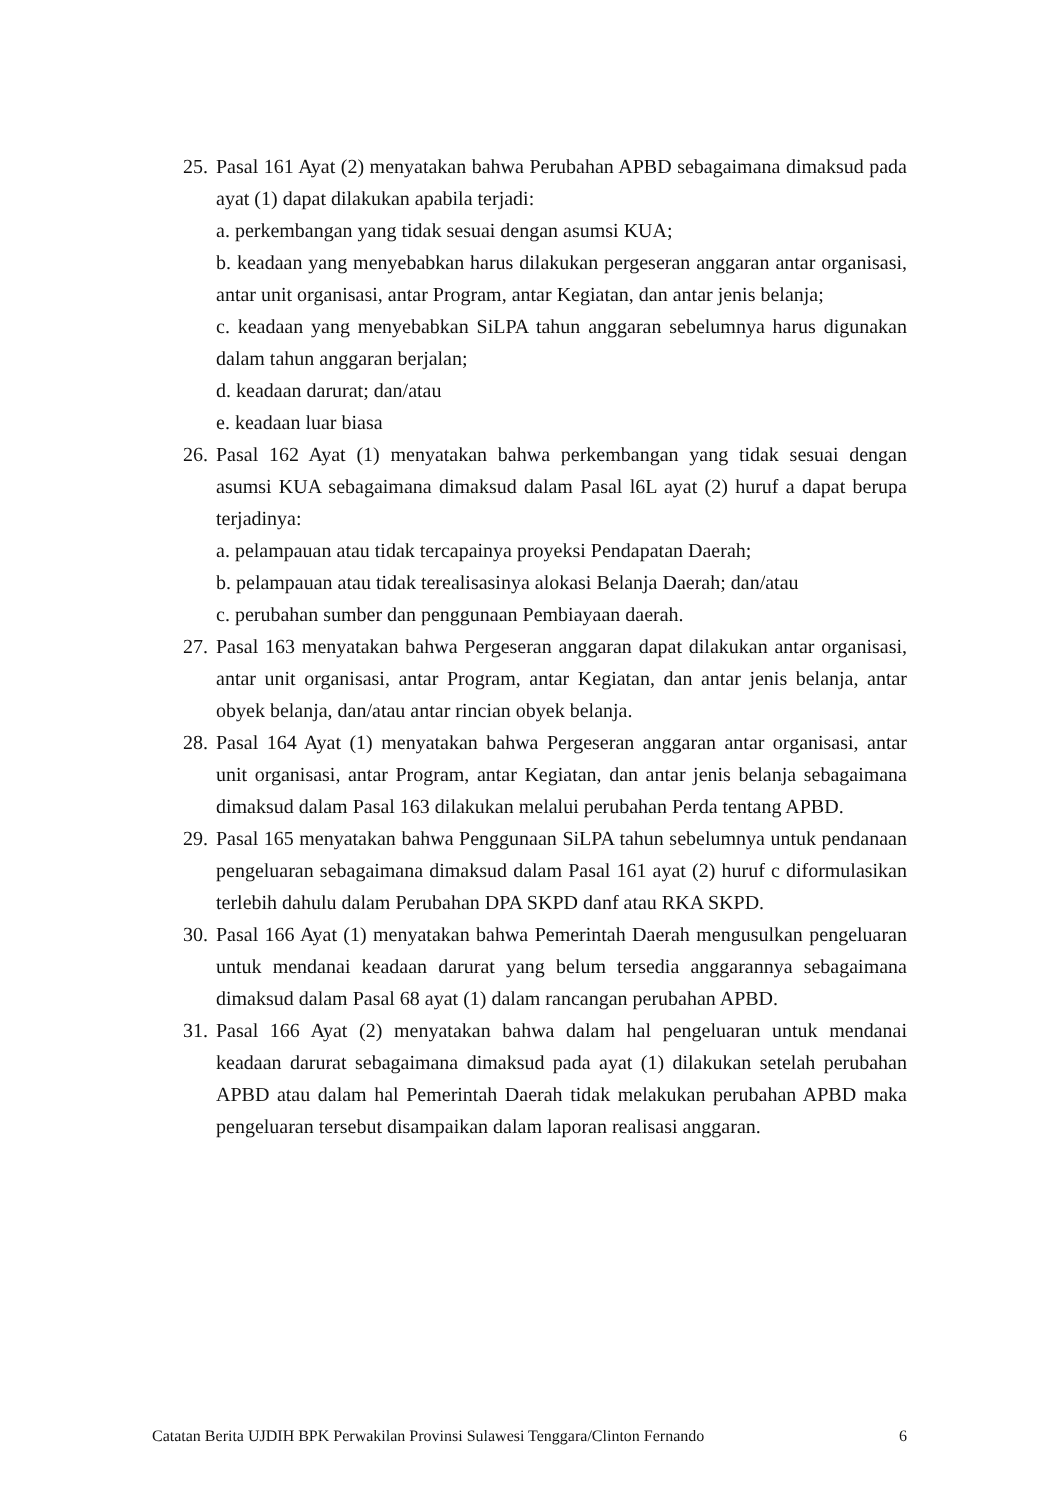25.
Pasal 161 Ayat (2) menyatakan bahwa Perubahan APBD sebagaimana dimaksud pada ayat (1) dapat dilakukan apabila terjadi:
a. perkembangan yang tidak sesuai dengan asumsi KUA;
b. keadaan yang menyebabkan harus dilakukan pergeseran anggaran antar organisasi, antar unit organisasi, antar Program, antar Kegiatan, dan antar jenis belanja;
c. keadaan yang menyebabkan SiLPA tahun anggaran sebelumnya harus digunakan dalam tahun anggaran berjalan;
d. keadaan darurat; dan/atau
e. keadaan luar biasa
26.
Pasal 162 Ayat (1) menyatakan bahwa perkembangan yang tidak sesuai dengan asumsi KUA sebagaimana dimaksud dalam Pasal l6L ayat (2) huruf a dapat berupa terjadinya:
a. pelampauan atau tidak tercapainya proyeksi Pendapatan Daerah;
b. pelampauan atau tidak terealisasinya alokasi Belanja Daerah; dan/atau
c. perubahan sumber dan penggunaan Pembiayaan daerah.
27.
Pasal 163 menyatakan bahwa Pergeseran anggaran dapat dilakukan antar organisasi, antar unit organisasi, antar Program, antar Kegiatan, dan antar jenis belanja, antar obyek belanja, dan/atau antar rincian obyek belanja.
28.
Pasal 164 Ayat (1) menyatakan bahwa Pergeseran anggaran antar organisasi, antar unit organisasi, antar Program, antar Kegiatan, dan antar jenis belanja sebagaimana dimaksud dalam Pasal 163 dilakukan melalui perubahan Perda tentang APBD.
29.
Pasal 165 menyatakan bahwa Penggunaan SiLPA tahun sebelumnya untuk pendanaan pengeluaran sebagaimana dimaksud dalam Pasal 161 ayat (2) huruf c diformulasikan terlebih dahulu dalam Perubahan DPA SKPD danf atau RKA SKPD.
30.
Pasal 166 Ayat (1) menyatakan bahwa Pemerintah Daerah mengusulkan pengeluaran untuk mendanai keadaan darurat yang belum tersedia anggarannya sebagaimana dimaksud dalam Pasal 68 ayat (1) dalam rancangan perubahan APBD.
31.
Pasal 166 Ayat (2) menyatakan bahwa dalam hal pengeluaran untuk mendanai keadaan darurat sebagaimana dimaksud pada ayat (1) dilakukan setelah perubahan APBD atau dalam hal Pemerintah Daerah tidak melakukan perubahan APBD maka pengeluaran tersebut disampaikan dalam laporan realisasi anggaran.
Catatan Berita UJDIH BPK Perwakilan Provinsi Sulawesi Tenggara/Clinton Fernando 6